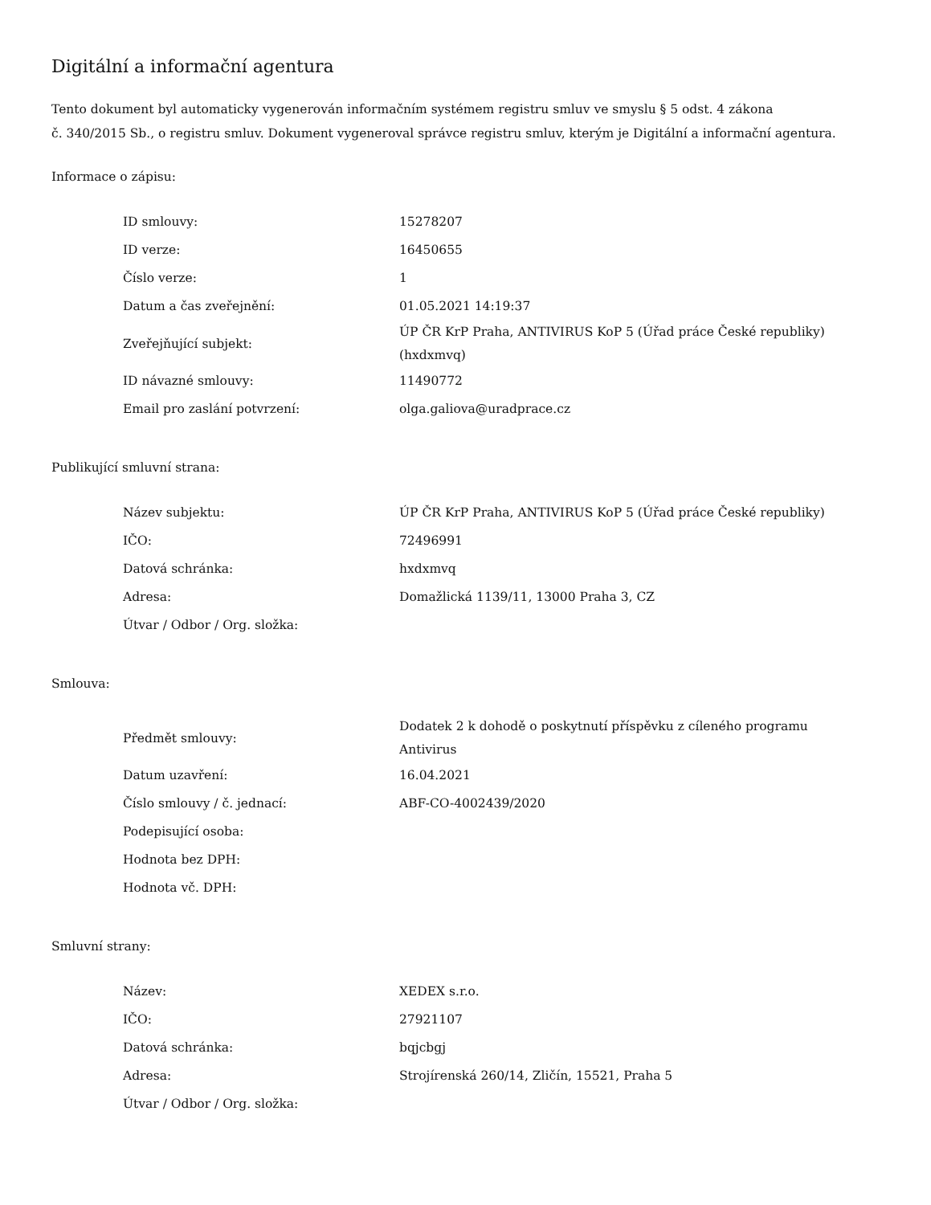Digitální a informační agentura
Tento dokument byl automaticky vygenerován informačním systémem registru smluv ve smyslu § 5 odst. 4 zákona
č. 340/2015 Sb., o registru smluv. Dokument vygeneroval správce registru smluv, kterým je Digitální a informační agentura.
Informace o zápisu:
| ID smlouvy: | 15278207 |
| ID verze: | 16450655 |
| Číslo verze: | 1 |
| Datum a čas zveřejnění: | 01.05.2021 14:19:37 |
| Zveřejňující subjekt: | ÚP ČR KrP Praha, ANTIVIRUS KoP 5 (Úřad práce České republiky) (hxdxmvq) |
| ID návazné smlouvy: | 11490772 |
| Email pro zaslání potvrzení: | olga.galiova@uradprace.cz |
Publikující smluvní strana:
| Název subjektu: | ÚP ČR KrP Praha, ANTIVIRUS KoP 5 (Úřad práce České republiky) |
| IČO: | 72496991 |
| Datová schránka: | hxdxmvq |
| Adresa: | Domažlická 1139/11, 13000 Praha 3, CZ |
| Útvar / Odbor / Org. složka: | |
Smlouva:
| Předmět smlouvy: | Dodatek 2 k dohodě o poskytnutí příspěvku z cíleného programu Antivirus |
| Datum uzavření: | 16.04.2021 |
| Číslo smlouvy / č. jednací: | ABF-CO-4002439/2020 |
| Podepisující osoba: | |
| Hodnota bez DPH: | |
| Hodnota vč. DPH: | |
Smluvní strany:
| Název: | XEDEX s.r.o. |
| IČO: | 27921107 |
| Datová schránka: | bqjcbgj |
| Adresa: | Strojírenská 260/14, Zličín, 15521, Praha 5 |
| Útvar / Odbor / Org. složka: | |